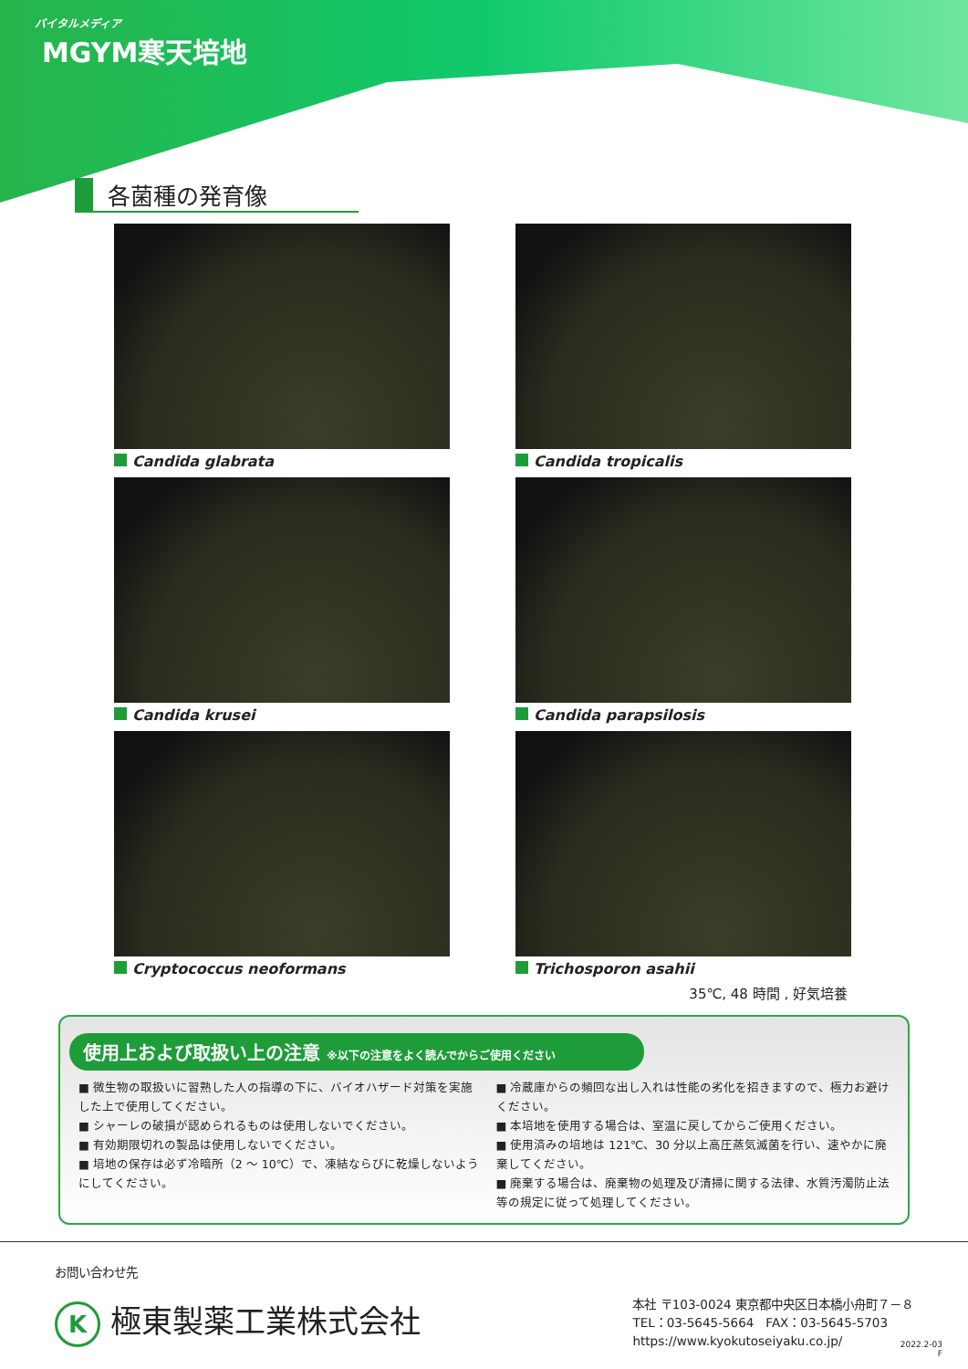バイタルメディア
MGYM寒天培地
各菌種の発育像
Candida glabrata
Candida tropicalis
Candida krusei
Candida parapsilosis
Cryptococcus neoformans
Trichosporon asahii
35℃, 48 時間 , 好気培養
使用上および取扱い上の注意 ※以下の注意をよく読んでからご使用ください
■ 微生物の取扱いに習熟した人の指導の下に、バイオハザード対策を実施した上で使用してください。
■ シャーレの破損が認められるものは使用しないでください。
■ 有効期限切れの製品は使用しないでください。
■ 培地の保存は必ず冷暗所（2 ～ 10℃）で、凍結ならびに乾燥しないようにしてください。
■ 冷蔵庫からの頻回な出し入れは性能の劣化を招きますので、極力お避けください。
■ 本培地を使用する場合は、室温に戻してからご使用ください。
■ 使用済みの培地は 121℃、30 分以上高圧蒸気滅菌を行い、速やかに廃棄してください。
■ 廃棄する場合は、廃棄物の処理及び清掃に関する法律、水質汚濁防止法等の規定に従って処理してください。
お問い合わせ先
K 極東製薬工業株式会社
本社 〒103-0024 東京都中央区日本橋小舟町７－８
TEL：03-5645-5664　FAX：03-5645-5703
https://www.kyokutoseiyaku.co.jp/
2022.2-03
F